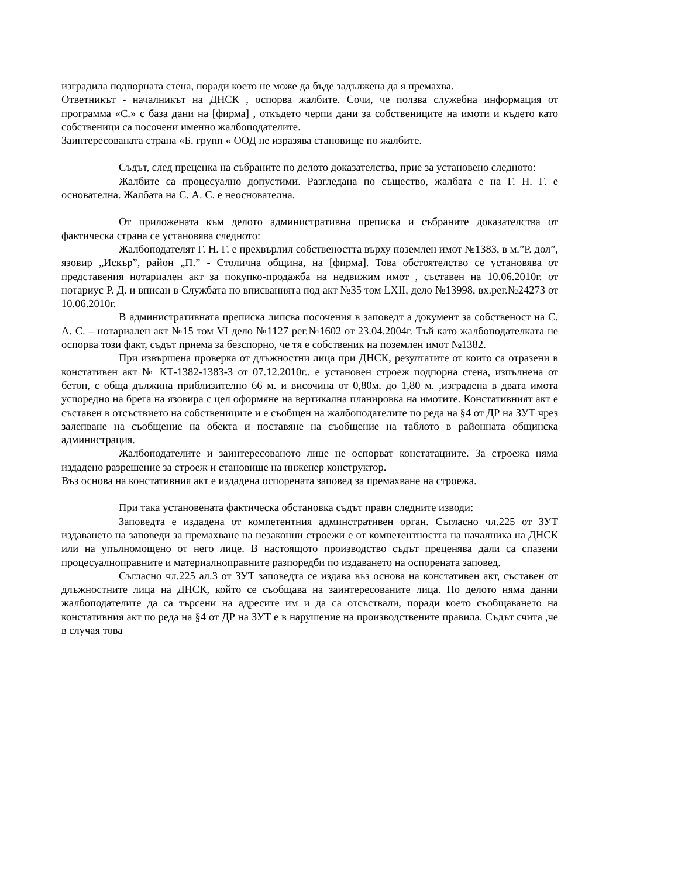изградила подпорната стена, поради което не може да бъде задължена да я премахва.
Ответникът - началникът на ДНСК , оспорва жалбите. Сочи, че ползва служебна информация от программа «С.» с база дани на [фирма] , откъдето черпи дани за собствениците на имоти и където като собственици са посочени именно жалбоподателите.
Заинтересованата страна «Б. групп « ООД не изразява становище по жалбите.
Съдът, след преценка на събраните по делото доказателства, прие за установено следното:
Жалбите са процесуално допустими. Разгледана по същество, жалбата е на Г. Н. Г. е основателна. Жалбата на С. А. С. е неоснователна.
От приложената към делото административна преписка и събраните доказателства от фактическа страна се установява следното:
Жалбоподателят Г. Н. Г. е прехвърлил собствеността върху поземлен имот №1383, в м.”Р. дол”, язовир „Искър”, район „П.” - Столична община, на [фирма]. Това обстоятелство се установява от представения нотариален акт за покупко-продажба на недвижим имот , съставен на 10.06.2010г. от нотариус Р. Д. и вписан в Службата по вписванията под акт №35 том LXII, дело №13998, вх.рег.№24273 от 10.06.2010г.
В административната преписка липсва посочения в заповедт а документ за собственост на С. А. С. – нотариален акт №15 том VI дело №1127 рег.№1602 от 23.04.2004г. Тъй като жалбоподателката не оспорва този факт, съдът приема за безспорно, че тя е собственик на поземлен имот №1382.
При извършена проверка от длъжностни лица при ДНСК, резултатите от които са отразени в констативен акт № КТ-1382-1383-З от 07.12.2010г.. е установен строеж подпорна стена, изпълнена от бетон, с обща дължина приблизително 66 м. и височина от 0,80м. до 1,80 м. ,изградена в двата имота успоредно на брега на язовира с цел оформяне на вертикална планировка на имотите. Констативният акт е съставен в отсъствието на собствениците и е съобщен на жалбоподателите по реда на §4 от ДР на ЗУТ чрез залепване на съобщение на обекта и поставяне на съобщение на таблото в районната общинска администрация.
Жалбоподателите и заинтересованото лице не оспорват констатациите. За строежа няма издадено разрешение за строеж и становище на инженер конструктор.
Въз основа на констативния акт е издадена оспорената заповед за премахване на строежа.
При така установената фактическа обстановка съдът прави следните изводи:
Заповедта е издадена от компетентния админстративен орган. Съгласно чл.225 от ЗУТ издаването на заповеди за премахване на незаконни строежи е от компетентността на началника на ДНСК или на упълномощено от него лице. В настоящото производство съдът преценява дали са спазени процесуалноправните и материалноправните разпоредби по издаването на оспорената заповед.
Съгласно чл.225 ал.3 от ЗУТ заповедта се издава въз основа на констативен акт, съставен от длъжностните лица на ДНСК, който се съобщава на заинтересованите лица. По делото няма данни жалбоподателите да са търсени на адресите им и да са отсъствали, поради което съобщаването на констативния акт по реда на §4 от ДР на ЗУТ е в нарушение на производствените правила. Съдът счита ,че в случая това